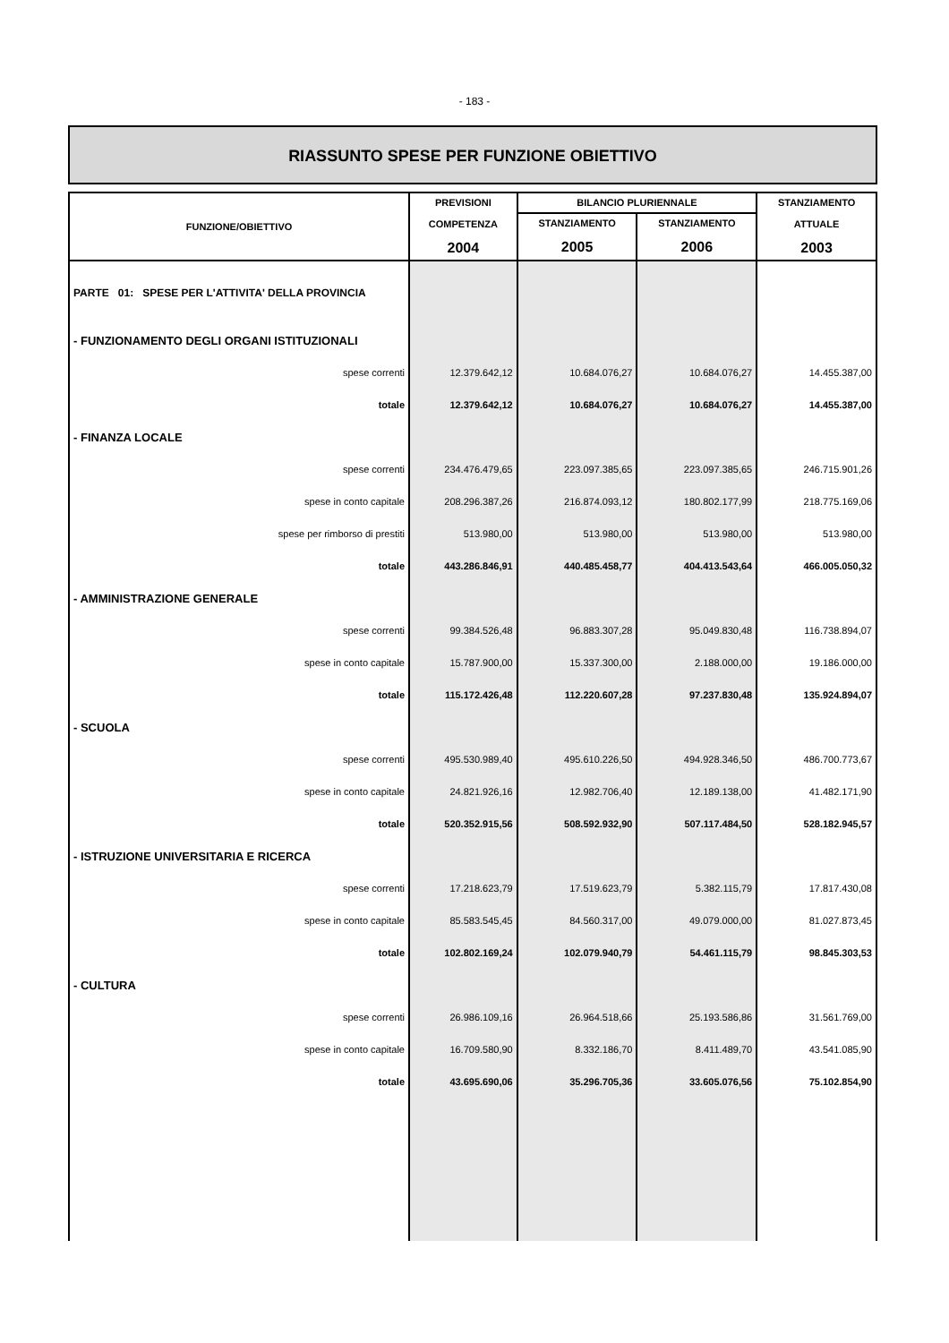- 183 -
RIASSUNTO SPESE PER FUNZIONE OBIETTIVO
| FUNZIONE/OBIETTIVO | PREVISIONI COMPETENZA 2004 | BILANCIO PLURIENNALE | | STANZIAMENTO ATTUALE 2003 |
| --- | --- | --- | --- | --- |
| | | STANZIAMENTO 2005 | STANZIAMENTO 2006 | |
| PARTE 01: SPESE PER L'ATTIVITA' DELLA PROVINCIA | | | | |
| - FUNZIONAMENTO DEGLI ORGANI ISTITUZIONALI | | | | |
| spese correnti | 12.379.642,12 | 10.684.076,27 | 10.684.076,27 | 14.455.387,00 |
| totale | 12.379.642,12 | 10.684.076,27 | 10.684.076,27 | 14.455.387,00 |
| - FINANZA LOCALE | | | | |
| spese correnti | 234.476.479,65 | 223.097.385,65 | 223.097.385,65 | 246.715.901,26 |
| spese in conto capitale | 208.296.387,26 | 216.874.093,12 | 180.802.177,99 | 218.775.169,06 |
| spese per rimborso di prestiti | 513.980,00 | 513.980,00 | 513.980,00 | 513.980,00 |
| totale | 443.286.846,91 | 440.485.458,77 | 404.413.543,64 | 466.005.050,32 |
| - AMMINISTRAZIONE GENERALE | | | | |
| spese correnti | 99.384.526,48 | 96.883.307,28 | 95.049.830,48 | 116.738.894,07 |
| spese in conto capitale | 15.787.900,00 | 15.337.300,00 | 2.188.000,00 | 19.186.000,00 |
| totale | 115.172.426,48 | 112.220.607,28 | 97.237.830,48 | 135.924.894,07 |
| - SCUOLA | | | | |
| spese correnti | 495.530.989,40 | 495.610.226,50 | 494.928.346,50 | 486.700.773,67 |
| spese in conto capitale | 24.821.926,16 | 12.982.706,40 | 12.189.138,00 | 41.482.171,90 |
| totale | 520.352.915,56 | 508.592.932,90 | 507.117.484,50 | 528.182.945,57 |
| - ISTRUZIONE UNIVERSITARIA E RICERCA | | | | |
| spese correnti | 17.218.623,79 | 17.519.623,79 | 5.382.115,79 | 17.817.430,08 |
| spese in conto capitale | 85.583.545,45 | 84.560.317,00 | 49.079.000,00 | 81.027.873,45 |
| totale | 102.802.169,24 | 102.079.940,79 | 54.461.115,79 | 98.845.303,53 |
| - CULTURA | | | | |
| spese correnti | 26.986.109,16 | 26.964.518,66 | 25.193.586,86 | 31.561.769,00 |
| spese in conto capitale | 16.709.580,90 | 8.332.186,70 | 8.411.489,70 | 43.541.085,90 |
| totale | 43.695.690,06 | 35.296.705,36 | 33.605.076,56 | 75.102.854,90 |